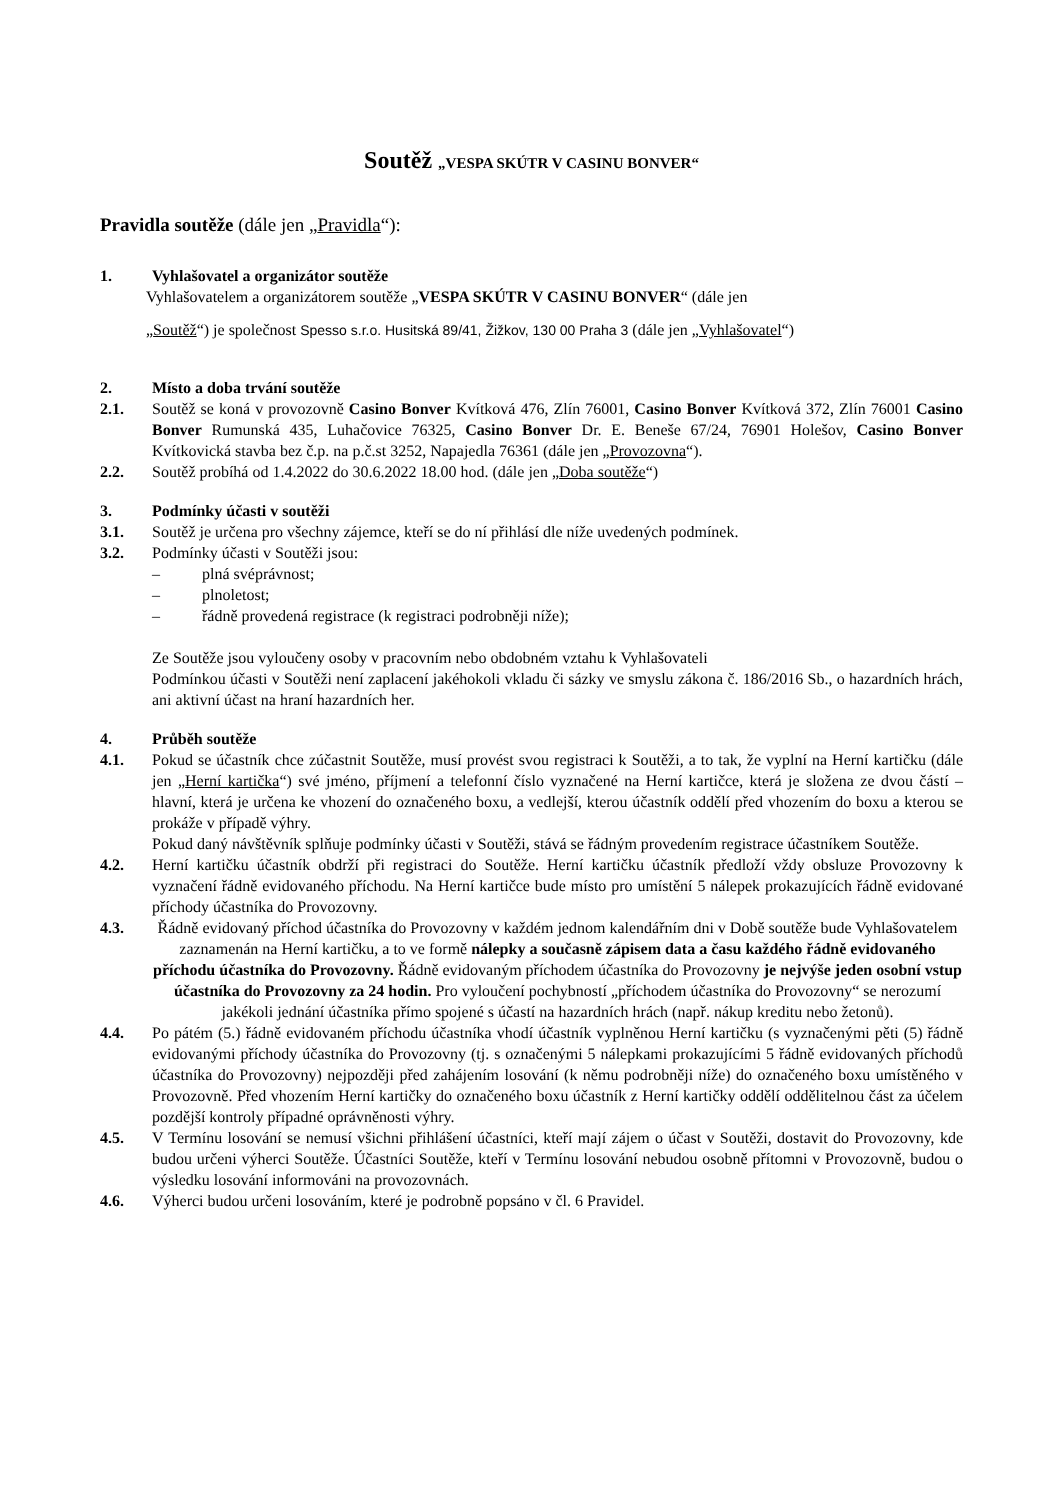Soutěž „VESPA SKÚTR V CASINU BONVER“
Pravidla soutěže (dále jen „Pravidla“):
1. Vyhlašovatel a organizátor soutěže
Vyhlašovatelem a organizátorem soutěže „VESPA SKÚTR V CASINU BONVER“ (dále jen
„Soutěž“) je společnost Spesso s.r.o. Husitská 89/41, Žižkov, 130 00 Praha 3 (dále jen „Vyhlašovatel“)
2. Místo a doba trvání soutěže
2.1. Soutěž se koná v provozovně Casino Bonver Kvítková 476, Zlín 76001, Casino Bonver Kvítková 372, Zlín 76001 Casino Bonver Rumunská 435, Luhačovice 76325, Casino Bonver Dr. E. Beneše 67/24, 76901 Holešov, Casino Bonver Kvítkovická stavba bez č.p. na p.č.st 3252, Napajedla 76361 (dále jen „Provozovna“).
2.2. Soutěž probíhá od 1.4.2022 do 30.6.2022 18.00 hod. (dále jen „Doba soutěže“)
3. Podmínky účasti v soutěži
3.1. Soutěž je určena pro všechny zájemce, kteří se do ní přihlásí dle níže uvedených podmínek.
3.2. Podmínky účasti v Soutěži jsou:
– plná svéprávnost;
– plnoletost;
– řádně provedená registrace (k registraci podrobněji níže);
Ze Soutěže jsou vyloučeny osoby v pracovním nebo obdobném vztahu k Vyhlašovateli
Podmínkou účasti v Soutěži není zaplacení jakéhokoli vkladu či sázky ve smyslu zákona č. 186/2016 Sb., o hazardních hrách, ani aktivní účast na hraní hazardních her.
4. Průběh soutěže
4.1. Pokud se účastník chce zúčastnit Soutěže, musí provést svou registraci k Soutěži, a to tak, že vyplní na Herní kartičku (dále jen „Herní kartička“) své jméno, příjmení a telefonní číslo vyznačené na Herní kartičce, která je složena ze dvou částí – hlavní, která je určena ke vhození do označeného boxu, a vedlejší, kterou účastník oddělí před vhozením do boxu a kterou se prokáže v případě výhry.
Pokud daný návštěvník splňuje podmínky účasti v Soutěži, stává se řádným provedením registrace účastníkem Soutěže.
4.2. Herní kartičku účastník obdrží při registraci do Soutěže. Herní kartičku účastník předloží vždy obsluze Provozovny k vyznačení řádně evidovaného příchodu. Na Herní kartičce bude místo pro umístění 5 nálepek prokazujících řádně evidované příchody účastníka do Provozovny.
4.3. Řádně evidovaný příchod účastníka do Provozovny v každém jednom kalendářním dni v Době soutěže bude Vyhlašovatelem zaznamenán na Herní kartičku, a to ve formě nálepky a současně zápisem data a času každého řádně evidovaného příchodu účastníka do Provozovny. Řádně evidovaným příchodem účastníka do Provozovny je nejvýše jeden osobní vstup účastníka do Provozovny za 24 hodin. Pro vyloučení pochybností „příchodem účastníka do Provozovny“ se nerozumí jakékoli jednání účastníka přímo spojené s účastí na hazardních hrách (např. nákup kreditu nebo žetonů).
4.4. Po pátém (5.) řádně evidovaném příchodu účastníka vhodí účastník vyplněnou Herní kartičku (s vyznačenými pěti (5) řádně evidovanými příchody účastníka do Provozovny (tj. s označenými 5 nálepkami prokazujícími 5 řádně evidovaných příchodů účastníka do Provozovny) nejpozději před zahájením losování (k němu podrobněji níže) do označeného boxu umístěného v Provozovně. Před vhozením Herní kartičky do označeného boxu účastník z Herní kartičky oddělí oddělitelnou část za účelem pozdější kontroly případné oprávněnosti výhry.
4.5. V Termínu losování se nemusí všichni přihlášení účastníci, kteří mají zájem o účast v Soutěži, dostavit do Provozovny, kde budou určeni výherci Soutěže. Účastníci Soutěže, kteří v Termínu losování nebudou osobně přítomni v Provozovně, budou o výsledku losování informováni na provozovnách.
4.6. Výherci budou určeni losováním, které je podrobně popsáno v čl. 6 Pravidel.